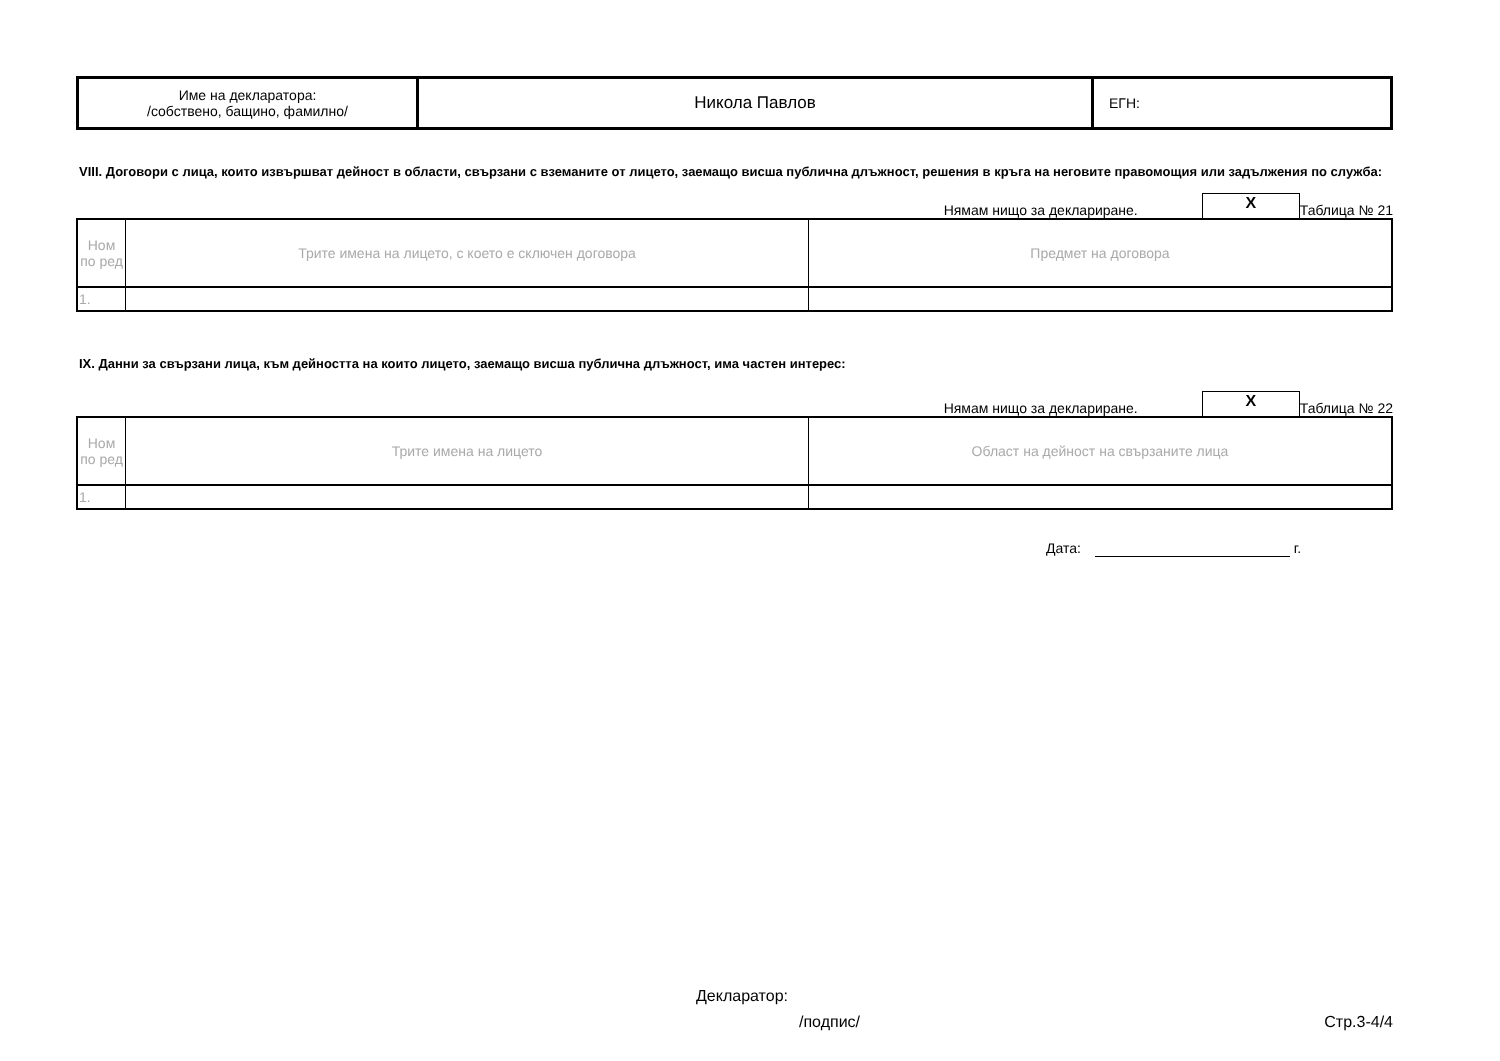| Име на декларатора: /собствено, бащино, фамилно/ | Никола Павлов | ЕГН: |
VIII. Договори с лица, които извършват дейност в области, свързани с вземаните от лицето, заемащо висша публична длъжност, решения в кръга на неговите правомощия или задължения по служба:
Нямам нищо за деклариране. X Таблица № 21
| Ном по ред | Трите имена на лицето, с което е сключен договора | Предмет на договора |
| 1. | | |
IX. Данни за свързани лица, към дейността на които лицето, заемащо висша публична длъжност, има частен интерес:
Нямам нищо за деклариране. X Таблица № 22
| Ном по ред | Трите имена на лицето | Област на дейност на свързаните лица |
| 1. | | |
Дата: г.
Декларатор:
/подпис/ Стр.3-4/4